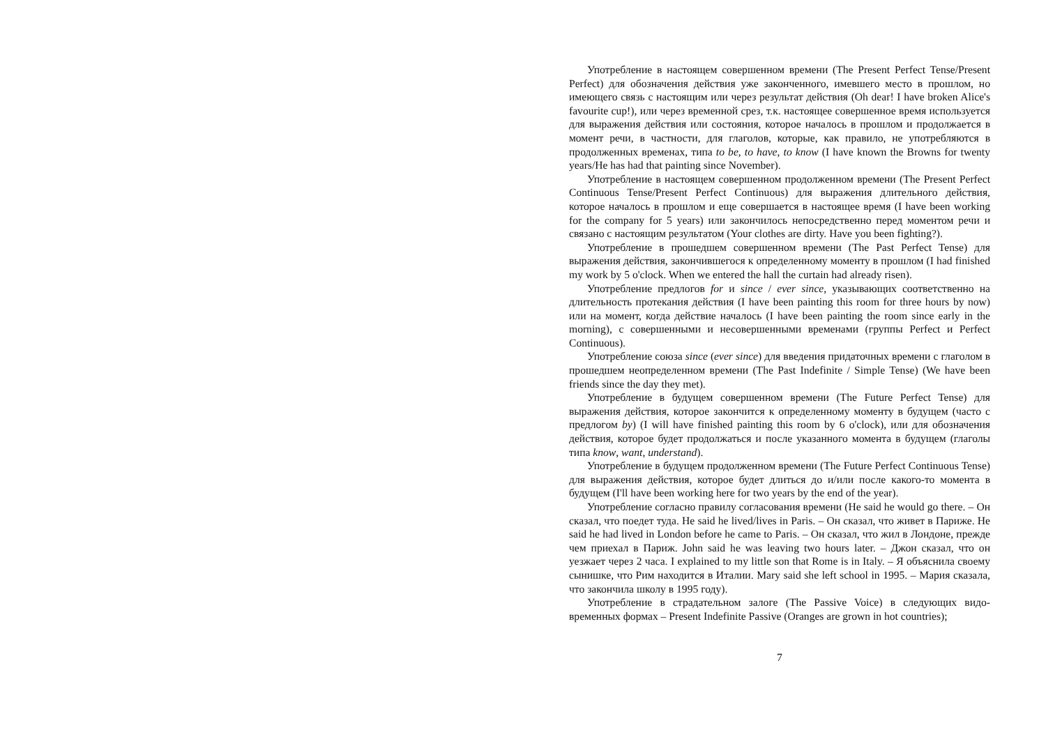Употребление в настоящем совершенном времени (The Present Perfect Tense/Present Perfect) для обозначения действия уже законченного, имевшего место в прошлом, но имеющего связь с настоящим или через результат действия (Oh dear! I have broken Alice's favourite cup!), или через временной срез, т.к. настоящее совершенное время используется для выражения действия или состояния, которое началось в прошлом и продолжается в момент речи, в частности, для глаголов, которые, как правило, не употребляются в продолженных временах, типа to be, to have, to know (I have known the Browns for twenty years/He has had that painting since November).
Употребление в настоящем совершенном продолженном времени (The Present Perfect Continuous Tense/Present Perfect Continuous) для выражения длительного действия, которое началось в прошлом и еще совершается в настоящее время (I have been working for the company for 5 years) или закончилось непосредственно перед моментом речи и связано с настоящим результатом (Your clothes are dirty. Have you been fighting?).
Употребление в прошедшем совершенном времени (The Past Perfect Tense) для выражения действия, закончившегося к определенному моменту в прошлом (I had finished my work by 5 o'clock. When we entered the hall the curtain had already risen).
Употребление предлогов for и since / ever since, указывающих соответственно на длительность протекания действия (I have been painting this room for three hours by now) или на момент, когда действие началось (I have been painting the room since early in the morning), с совершенными и несовершенными временами (группы Perfect и Perfect Continuous).
Употребление союза since (ever since) для введения придаточных времени с глаголом в прошедшем неопределенном времени (The Past Indefinite / Simple Tense) (We have been friends since the day they met).
Употребление в будущем совершенном времени (The Future Perfect Tense) для выражения действия, которое закончится к определенному моменту в будущем (часто с предлогом by) (I will have finished painting this room by 6 o'clock), или для обозначения действия, которое будет продолжаться и после указанного момента в будущем (глаголы типа know, want, understand).
Употребление в будущем продолженном времени (The Future Perfect Continuous Tense) для выражения действия, которое будет длиться до и/или после какого-то момента в будущем (I'll have been working here for two years by the end of the year).
Употребление согласно правилу согласования времени (He said he would go there. – Он сказал, что поедет туда. He said he lived/lives in Paris. – Он сказал, что живет в Париже. He said he had lived in London before he came to Paris. – Он сказал, что жил в Лондоне, прежде чем приехал в Париж. John said he was leaving two hours later. – Джон сказал, что он уезжает через 2 часа. I explained to my little son that Rome is in Italy. – Я объяснила своему сынишке, что Рим находится в Италии. Mary said she left school in 1995. – Мария сказала, что закончила школу в 1995 году).
Употребление в страдательном залоге (The Passive Voice) в следующих видо-временных формах – Present Indefinite Passive (Oranges are grown in hot countries);
7